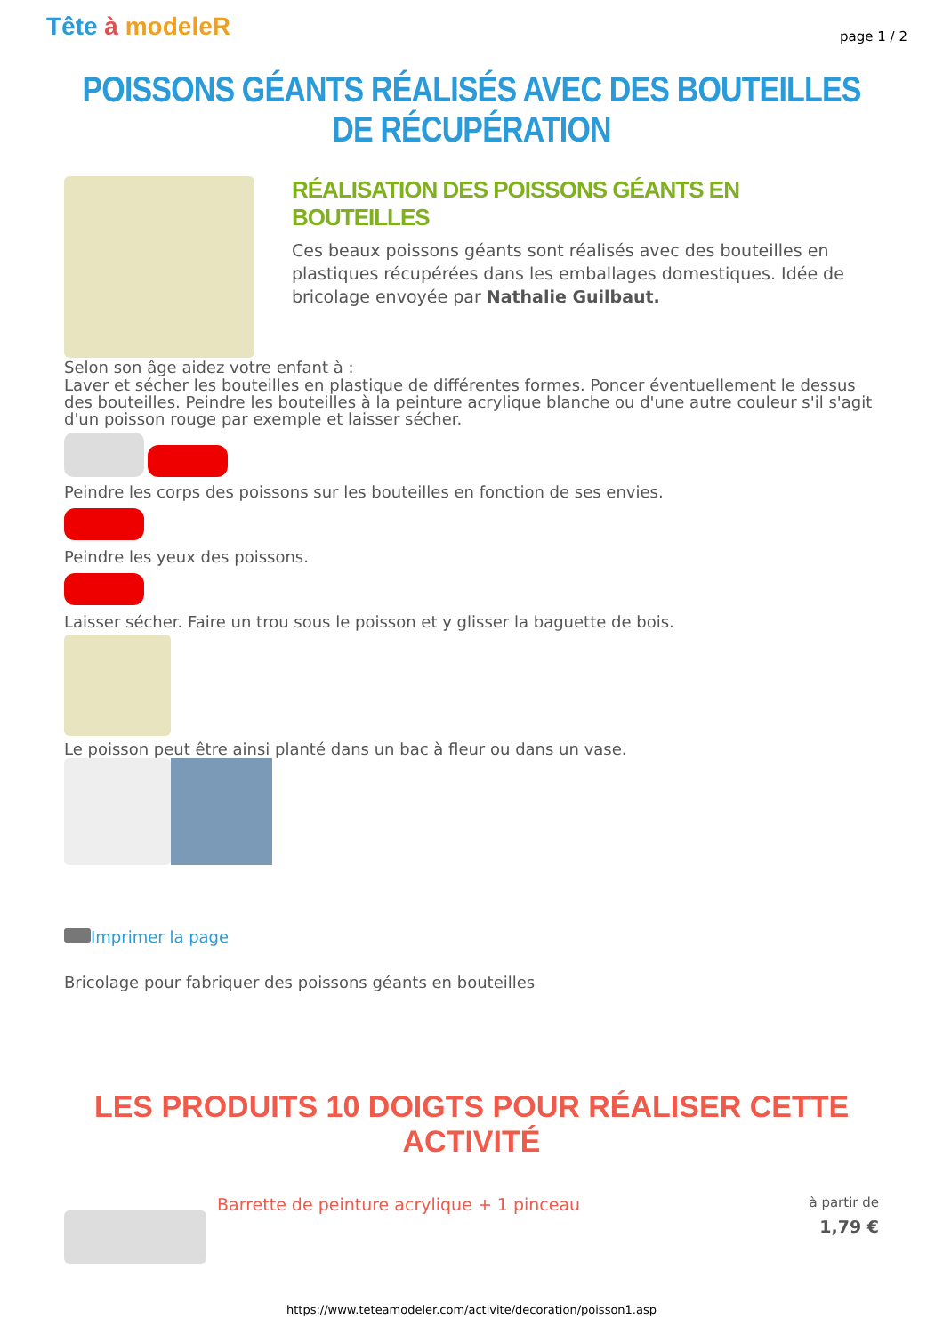Tête à modeleR
page 1 / 2
POISSONS GÉANTS RÉALISÉS AVEC DES BOUTEILLES DE RÉCUPÉRATION
RÉALISATION DES POISSONS GÉANTS EN BOUTEILLES
Ces beaux poissons géants sont réalisés avec des bouteilles en plastiques récupérées dans les emballages domestiques. Idée de bricolage envoyée par Nathalie Guilbaut.
Selon son âge aidez votre enfant à :
Laver et sécher les bouteilles en plastique de différentes formes. Poncer éventuellement le dessus des bouteilles. Peindre les bouteilles à la peinture acrylique blanche ou d'une autre couleur s'il s'agit d'un poisson rouge par exemple et laisser sécher.
Peindre les corps des poissons sur les bouteilles en fonction de ses envies.
Peindre les yeux des poissons.
Laisser sécher. Faire un trou sous le poisson et y glisser la baguette de bois.
Le poisson peut être ainsi planté dans un bac à fleur ou dans un vase.
Imprimer la page
Bricolage pour fabriquer des poissons géants en bouteilles
LES PRODUITS 10 DOIGTS POUR RÉALISER CETTE ACTIVITÉ
Barrette de peinture acrylique + 1 pinceau
à partir de
1,79 €
https://www.teteamodeler.com/activite/decoration/poisson1.asp